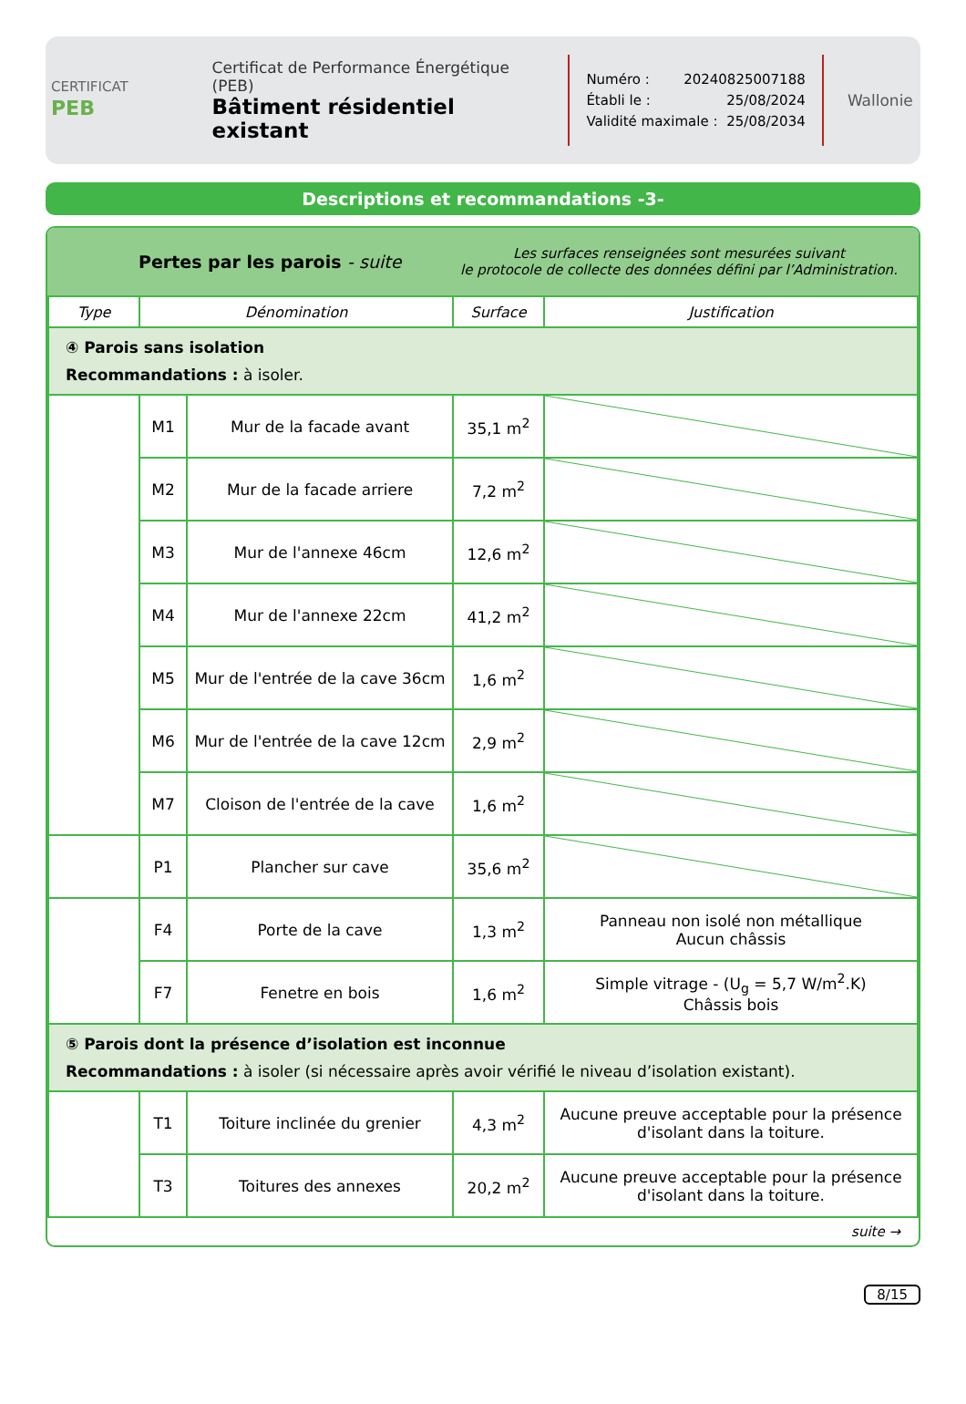CERTIFICAT
PEB
Certificat de Performance Énergétique (PEB)
Bâtiment résidentiel existant
Numéro : 20240825007188
Établi le : 25/08/2024
Validité maximale : 25/08/2034
Wallonie
Descriptions et recommandations -3-
Pertes par les parois - suite
Les surfaces renseignées sont mesurées suivant
le protocole de collecte des données défini par l’Administration.
| Type | Dénomination | | Surface | Justification |
| --- | --- | --- | --- | --- |
| ④ Parois sans isolation Recommandations : à isoler. | | | | |
| | M1 | Mur de la facade avant | 35,1 m<sup>2</sup> | |
| | M2 | Mur de la facade arriere | 7,2 m<sup>2</sup> | |
| | M3 | Mur de l'annexe 46cm | 12,6 m<sup>2</sup> | |
| | M4 | Mur de l'annexe 22cm | 41,2 m<sup>2</sup> | |
| | M5 | Mur de l'entrée de la cave 36cm | 1,6 m<sup>2</sup> | |
| | M6 | Mur de l'entrée de la cave 12cm | 2,9 m<sup>2</sup> | |
| | M7 | Cloison de l'entrée de la cave | 1,6 m<sup>2</sup> | |
| | P1 | Plancher sur cave | 35,6 m<sup>2</sup> | |
| | F4 | Porte de la cave | 1,3 m<sup>2</sup> | Panneau non isolé non métallique Aucun châssis |
| | F7 | Fenetre en bois | 1,6 m<sup>2</sup> | Simple vitrage - (U<sub>g</sub> = 5,7 W/m<sup>2</sup>.K) Châssis bois |
| ⑤ Parois dont la présence d’isolation est inconnue Recommandations : à isoler (si nécessaire après avoir vérifié le niveau d’isolation existant). | | | | |
| | T1 | Toiture inclinée du grenier | 4,3 m<sup>2</sup> | Aucune preuve acceptable pour la présence d'isolant dans la toiture. |
| | T3 | Toitures des annexes | 20,2 m<sup>2</sup> | Aucune preuve acceptable pour la présence d'isolant dans la toiture. |
suite →
8/15